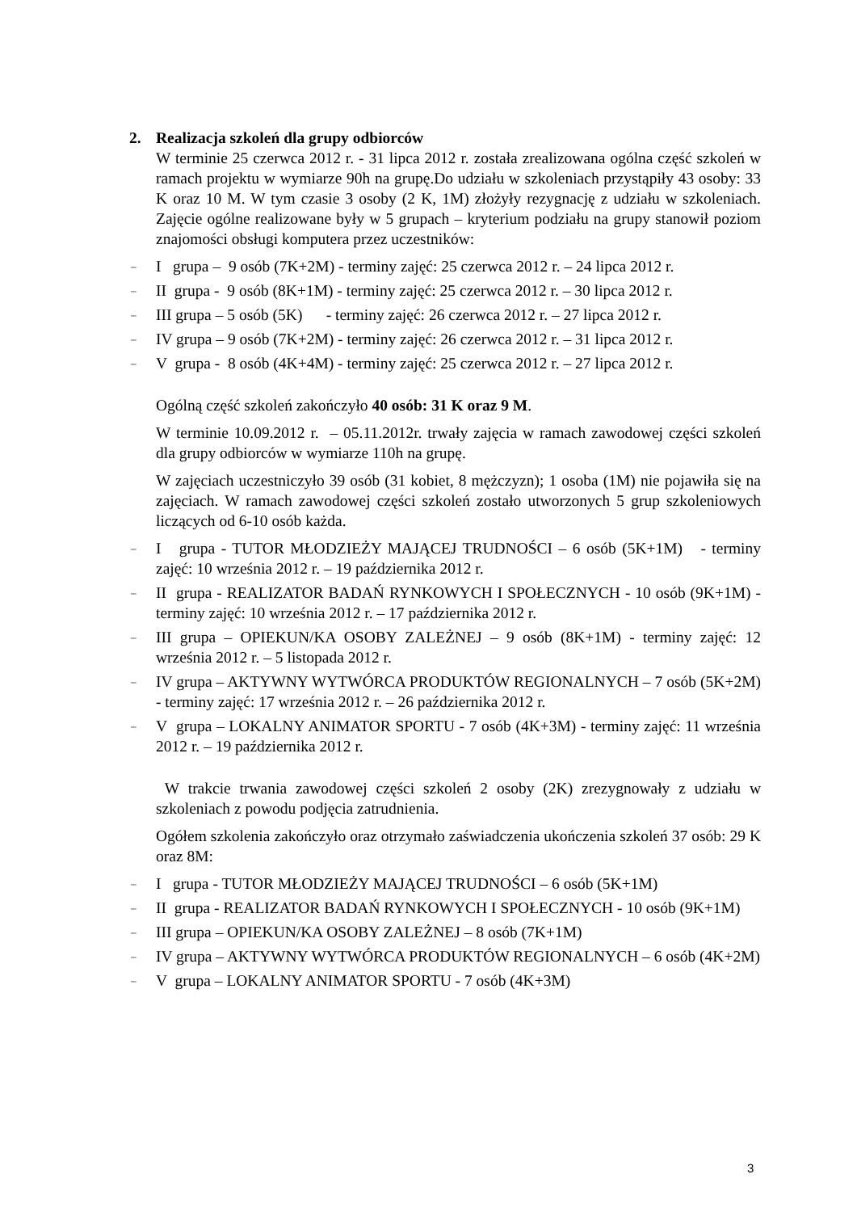2. Realizacja szkoleń dla grupy odbiorców
W terminie 25 czerwca 2012 r. - 31 lipca 2012 r. została zrealizowana ogólna część szkoleń w ramach projektu w wymiarze 90h na grupę.Do udziału w szkoleniach przystąpiły 43 osoby: 33 K oraz 10 M. W tym czasie 3 osoby (2 K, 1M) złożyły rezygnację z udziału w szkoleniach. Zajęcie ogólne realizowane były w 5 grupach – kryterium podziału na grupy stanowił poziom znajomości obsługi komputera przez uczestników:
– I grupa – 9 osób (7K+2M) - terminy zajęć: 25 czerwca 2012 r. – 24 lipca 2012 r.
– II grupa - 9 osób (8K+1M) - terminy zajęć: 25 czerwca 2012 r. – 30 lipca 2012 r.
– III grupa – 5 osób (5K) - terminy zajęć: 26 czerwca 2012 r. – 27 lipca 2012 r.
– IV grupa – 9 osób (7K+2M) - terminy zajęć: 26 czerwca 2012 r. – 31 lipca 2012 r.
– V grupa - 8 osób (4K+4M) - terminy zajęć: 25 czerwca 2012 r. – 27 lipca 2012 r.
Ogólną część szkoleń zakończyło 40 osób: 31 K oraz 9 M.
W terminie 10.09.2012 r. – 05.11.2012r. trwały zajęcia w ramach zawodowej części szkoleń dla grupy odbiorców w wymiarze 110h na grupę.
W zajęciach uczestniczyło 39 osób (31 kobiet, 8 mężczyzn); 1 osoba (1M) nie pojawiła się na zajęciach. W ramach zawodowej części szkoleń zostało utworzonych 5 grup szkoleniowych liczących od 6-10 osób każda.
– I grupa - TUTOR MŁODZIEŻY MAJĄCEJ TRUDNOŚCI – 6 osób (5K+1M) - terminy zajęć: 10 września 2012 r. – 19 października 2012 r.
– II grupa - REALIZATOR BADAŃ RYNKOWYCH I SPOŁECZNYCH - 10 osób (9K+1M) - terminy zajęć: 10 września 2012 r. – 17 października 2012 r.
– III grupa – OPIEKUN/KA OSOBY ZALEŻNEJ – 9 osób (8K+1M) - terminy zajęć: 12 września 2012 r. – 5 listopada 2012 r.
– IV grupa – AKTYWNY WYTWÓRCA PRODUKTÓW REGIONALNYCH – 7 osób (5K+2M) - terminy zajęć: 17 września 2012 r. – 26 października 2012 r.
– V grupa – LOKALNY ANIMATOR SPORTU - 7 osób (4K+3M) - terminy zajęć: 11 września 2012 r. – 19 października 2012 r.
W trakcie trwania zawodowej części szkoleń 2 osoby (2K) zrezygnowały z udziału w szkoleniach z powodu podjęcia zatrudnienia.
Ogółem szkolenia zakończyło oraz otrzymało zaświadczenia ukończenia szkoleń 37 osób: 29 K oraz 8M:
– I grupa - TUTOR MŁODZIEŻY MAJĄCEJ TRUDNOŚCI – 6 osób (5K+1M)
– II grupa - REALIZATOR BADAŃ RYNKOWYCH I SPOŁECZNYCH - 10 osób (9K+1M)
– III grupa – OPIEKUN/KA OSOBY ZALEŻNEJ – 8 osób (7K+1M)
– IV grupa – AKTYWNY WYTWÓRCA PRODUKTÓW REGIONALNYCH – 6 osób (4K+2M)
– V grupa – LOKALNY ANIMATOR SPORTU - 7 osób (4K+3M)
3